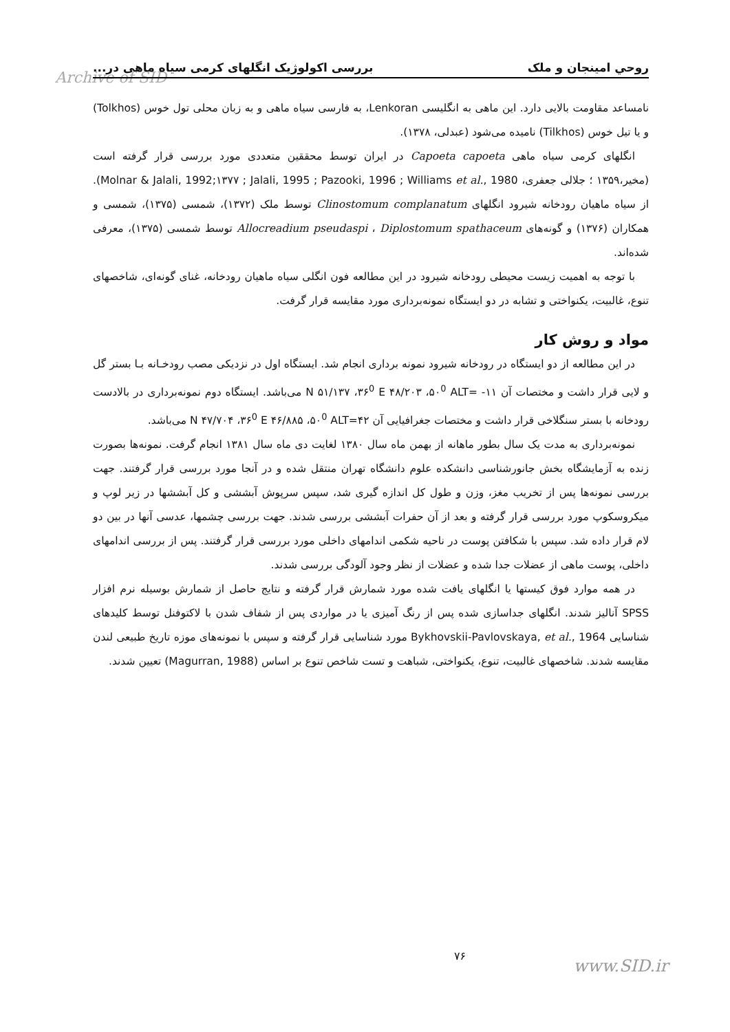Archive of SID
روحي امينجان و ملک بررسی اکولوژیک انگلهای کرمی سیاه ماهی در...
نامساعد مقاومت بالایی دارد. این ماهی به انگلیسی Lenkoran، به فارسی سیاه ماهی و به زبان محلی تول خوس (Tolkhos) و یا تیل خوس (Tilkhos) نامیده می‌شود (عبدلی، ۱۳۷۸).
انگلهای کرمی سیاه ماهی Capoeta capoeta در ایران توسط محققین متعددی مورد بررسی قرار گرفته است (مخیر،۱۳۵۹ ؛ جلالی جعفری، Molnar & Jalali, 1992;۱۳۷۷ ; Jalali, 1995 ; Pazooki, 1996 ; Williams et al., 1980). از سیاه ماهیان رودخانه شیرود انگلهای Clinostomum complanatum توسط ملک (۱۳۷۲)، شمسی (۱۳۷۵)، شمسی و همکاران (۱۳۷۶) و گونه‌های Allocreadium pseudaspi ، Diplostomum spathaceum توسط شمسی (۱۳۷۵)، معرفی شده‌اند.
با توجه به اهمیت زیست محیطی رودخانه شیرود در این مطالعه فون انگلی سیاه ماهیان رودخانه، غنای گونه‌ای، شاخصهای تنوع، غالبیت، یکنواختی و تشابه در دو ایستگاه نمونه‌برداری مورد مقایسه قرار گرفت.
مواد و روش کار
در این مطالعه از دو ایستگاه در رودخانه شیرود نمونه برداری انجام شد. ایستگاه اول در نزدیکی مصب رودخـانه بـا بستر گل و لایی قرار داشت و مختصات آن N ۵۱/۱۳۷ ،۳۶<sup>0</sup> E ۴۸/۲۰۳ ،۵۰<sup>0</sup> ALT= -۱۱ می‌باشد. ایستگاه دوم نمونه‌برداری در بالادست رودخانه با بستر سنگلاخی قرار داشت و مختصات جغرافیایی آن N ۴۷/۷۰۴ ،۳۶<sup>0</sup> E ۴۶/۸۸۵ ،۵۰<sup>0</sup> ALT=۴۲ می‌باشد.
نمونه‌برداری به مدت یک سال بطور ماهانه از بهمن ماه سال ۱۳۸۰ لغایت دی ماه سال ۱۳۸۱ انجام گرفت. نمونه‌ها بصورت زنده به آزمایشگاه بخش جانورشناسی دانشکده علوم دانشگاه تهران منتقل شده و در آنجا مورد بررسی قرار گرفتند. جهت بررسی نمونه‌ها پس از تخریب مغز، وزن و طول کل اندازه گیری شد، سپس سرپوش آبششی و کل آبششها در زیر لوپ و میکروسکوپ مورد بررسی قرار گرفته و بعد از آن حفرات آبششی بررسی شدند. جهت بررسی چشمها، عدسی آنها در بین دو لام قرار داده شد. سپس با شکافتن پوست در ناحیه شکمی اندامهای داخلی مورد بررسی قرار گرفتند. پس از بررسی اندامهای داخلی، پوست ماهی از عضلات جدا شده و عضلات از نظر وجود آلودگی بررسی شدند.
در همه موارد فوق کیستها یا انگلهای یافت شده مورد شمارش قرار گرفته و نتایج حاصل از شمارش بوسیله نرم افزار SPSS آنالیز شدند. انگلهای جداسازی شده پس از رنگ آمیزی یا در مواردی پس از شفاف شدن با لاکتوفنل توسط کلیدهای شناسایی Bykhovskii-Pavlovskaya, et al., 1964 مورد شناسایی قرار گرفته و سپس با نمونه‌های موزه تاریخ طبیعی لندن مقایسه شدند. شاخصهای غالبیت، تنوع، یکنواختی، شباهت و تست شاخص تنوع بر اساس (Magurran, 1988) تعیین شدند.
۷۶
www.SID.ir